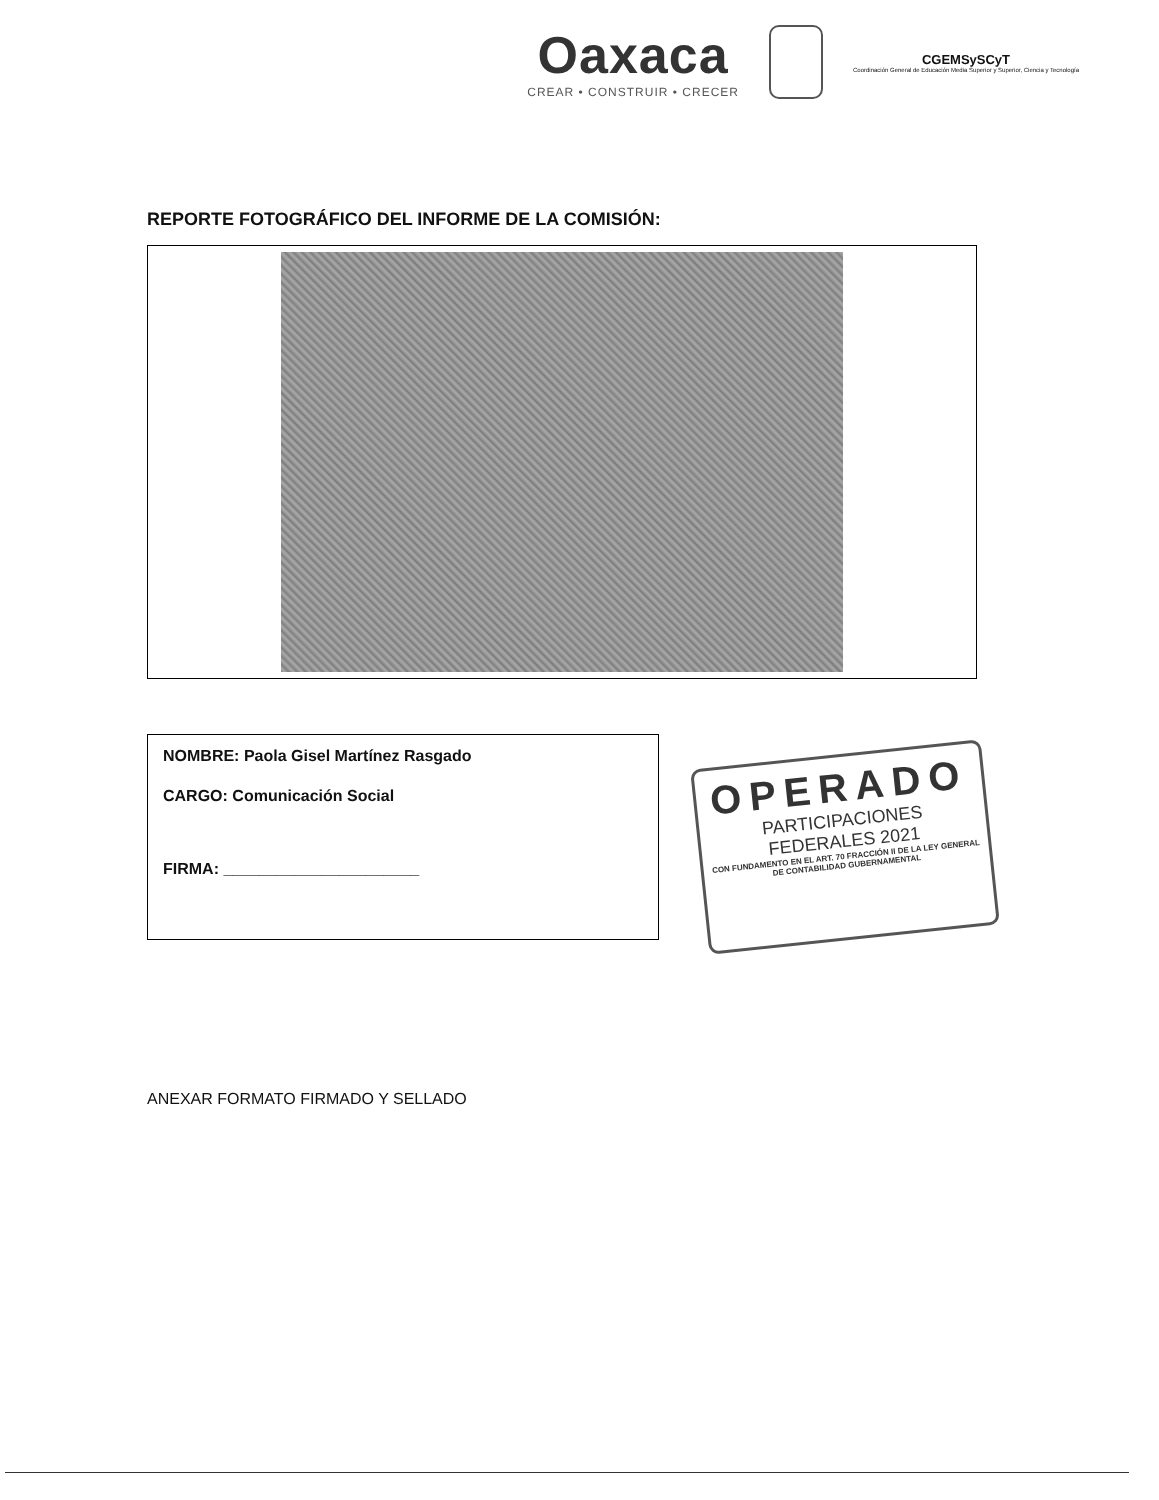Oaxaca
CREAR • CONSTRUIR • CRECER
CGEMSySCyT
Coordinación General de Educación Media Superior y Superior, Ciencia y Tecnología
REPORTE FOTOGRÁFICO DEL INFORME DE LA COMISIÓN:
NOMBRE: Paola Gisel Martínez Rasgado
CARGO: Comunicación Social
FIRMA: ______________________
OPERADO
PARTICIPACIONES
FEDERALES 2021
CON FUNDAMENTO EN EL ART. 70 FRACCIÓN II DE LA LEY GENERAL DE CONTABILIDAD GUBERNAMENTAL
ANEXAR FORMATO FIRMADO Y SELLADO